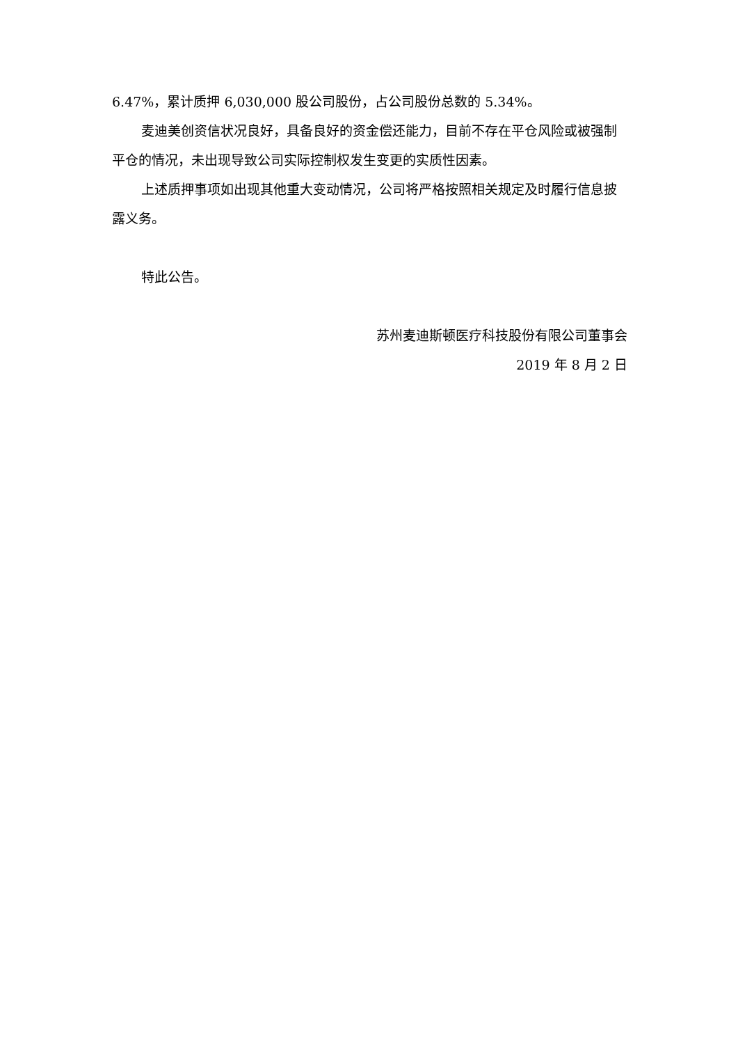6.47%，累计质押 6,030,000 股公司股份，占公司股份总数的 5.34%。
麦迪美创资信状况良好，具备良好的资金偿还能力，目前不存在平仓风险或被强制平仓的情况，未出现导致公司实际控制权发生变更的实质性因素。
上述质押事项如出现其他重大变动情况，公司将严格按照相关规定及时履行信息披露义务。
特此公告。
苏州麦迪斯顿医疗科技股份有限公司董事会
2019 年 8 月 2 日